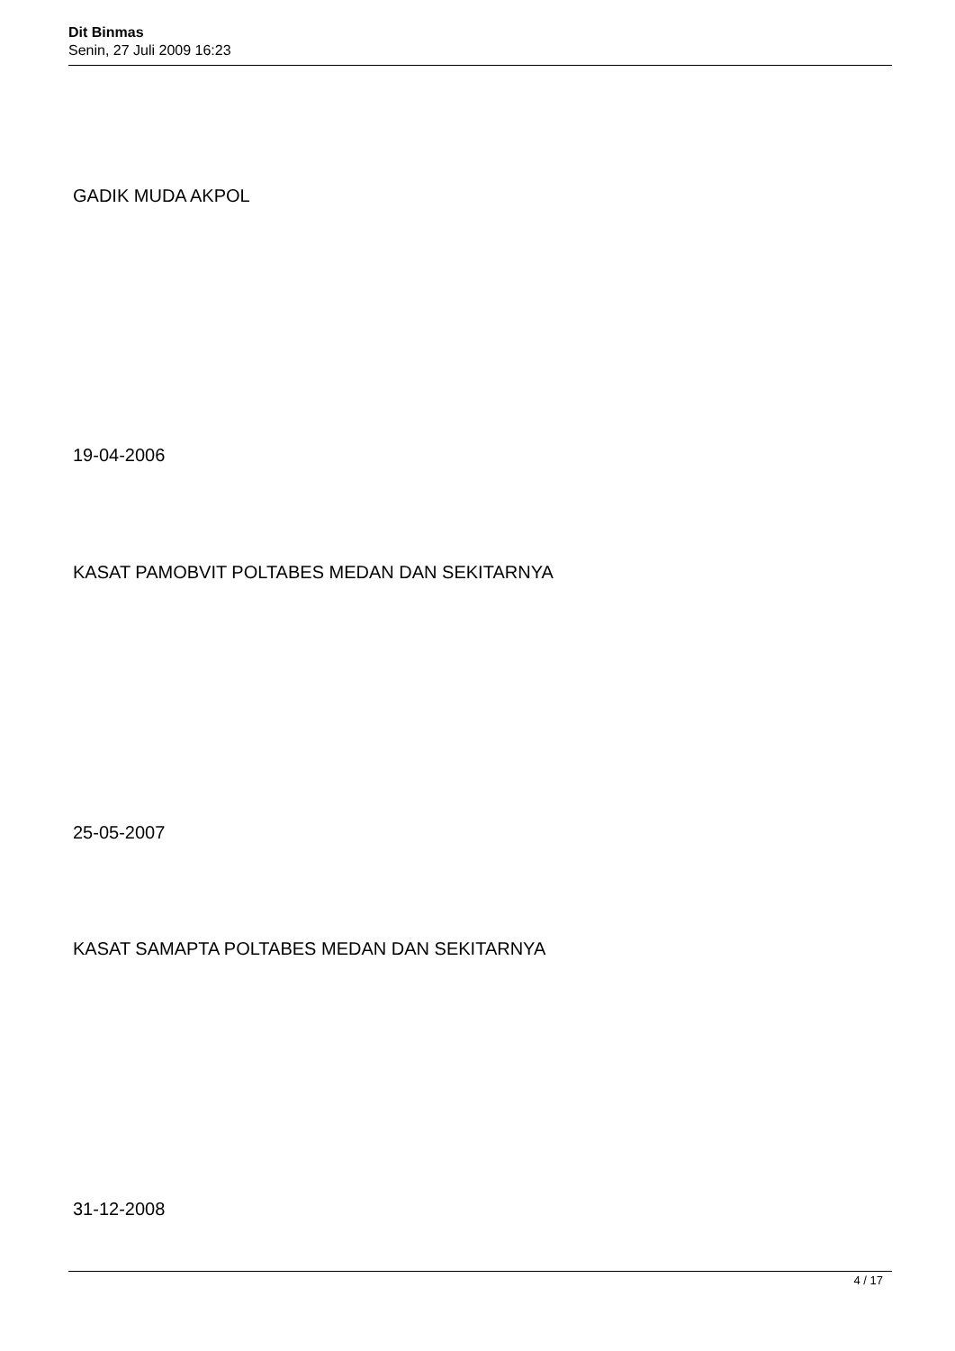Dit Binmas
Senin, 27 Juli 2009 16:23
GADIK MUDA AKPOL
19-04-2006
KASAT PAMOBVIT POLTABES MEDAN DAN SEKITARNYA
25-05-2007
KASAT SAMAPTA POLTABES MEDAN DAN SEKITARNYA
31-12-2008
4 / 17